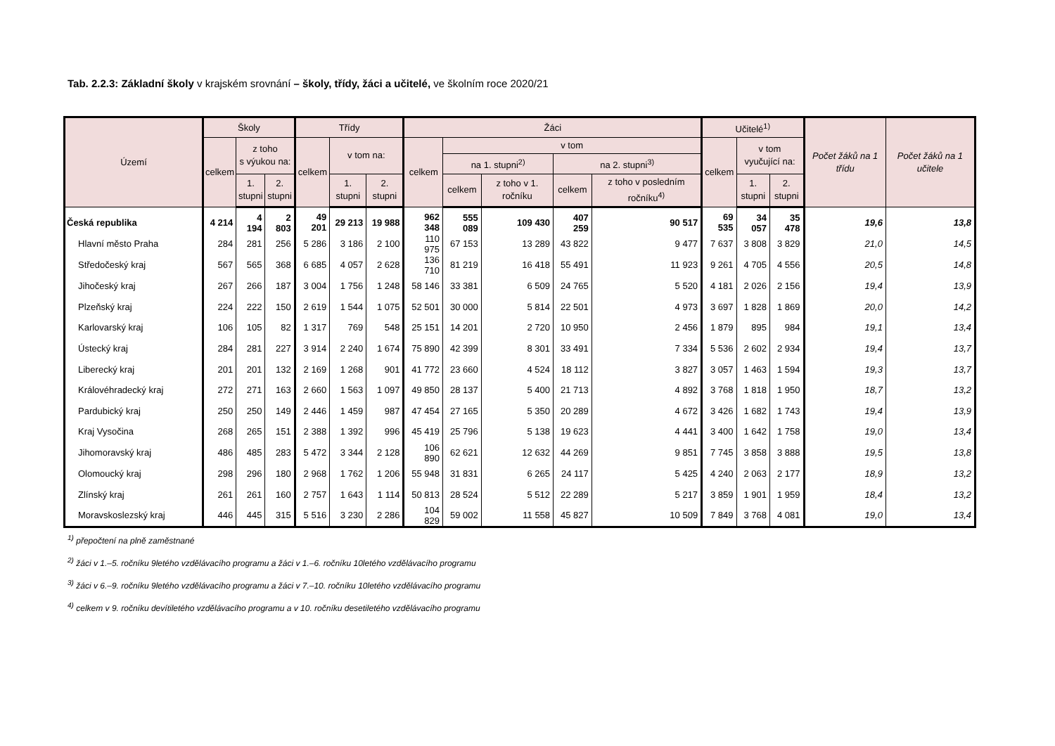Tab. 2.2.3: Základní školy v krajském srovnání – školy, třídy, žáci a učitelé, ve školním roce 2020/21
| Území | Školy | | | Třídy | | | Žáci | | | | | Učitelé<sup>1)</sup> | | | Počet žáků na 1 třídu | Počet žáků na 1 učitele |
| --- | --- | --- | --- | --- | --- | --- | --- | --- | --- | --- | --- | --- | --- | --- | --- | --- |
| | celkem | z toho s výukou na: | | celkem | v tom na: | | celkem | v tom | | | | celkem | v tom vyučující na: | | | |
| | | | | | | | | na 1. stupni<sup>2)</sup> | | na 2. stupni<sup>3)</sup> | | | | | | |
| | | 1. stupni | 2. stupni | | 1. stupni | 2. stupni | | celkem | z toho v 1. ročníku | celkem | z toho v posledním ročníku<sup>4)</sup> | | 1. stupni | 2. stupni | | |
| Česká republika | 4 214 | 4 194 | 2 803 | 49 201 | 29 213 | 19 988 | 962 348 | 555 089 | 109 430 | 407 259 | 90 517 | 69 535 | 34 057 | 35 478 | 19,6 | 13,8 |
| Hlavní město Praha | 284 | 281 | 256 | 5 286 | 3 186 | 2 100 | 110 975 | 67 153 | 13 289 | 43 822 | 9 477 | 7 637 | 3 808 | 3 829 | 21,0 | 14,5 |
| Středočeský kraj | 567 | 565 | 368 | 6 685 | 4 057 | 2 628 | 136 710 | 81 219 | 16 418 | 55 491 | 11 923 | 9 261 | 4 705 | 4 556 | 20,5 | 14,8 |
| Jihočeský kraj | 267 | 266 | 187 | 3 004 | 1 756 | 1 248 | 58 146 | 33 381 | 6 509 | 24 765 | 5 520 | 4 181 | 2 026 | 2 156 | 19,4 | 13,9 |
| Plzeňský kraj | 224 | 222 | 150 | 2 619 | 1 544 | 1 075 | 52 501 | 30 000 | 5 814 | 22 501 | 4 973 | 3 697 | 1 828 | 1 869 | 20,0 | 14,2 |
| Karlovarský kraj | 106 | 105 | 82 | 1 317 | 769 | 548 | 25 151 | 14 201 | 2 720 | 10 950 | 2 456 | 1 879 | 895 | 984 | 19,1 | 13,4 |
| Ústecký kraj | 284 | 281 | 227 | 3 914 | 2 240 | 1 674 | 75 890 | 42 399 | 8 301 | 33 491 | 7 334 | 5 536 | 2 602 | 2 934 | 19,4 | 13,7 |
| Liberecký kraj | 201 | 201 | 132 | 2 169 | 1 268 | 901 | 41 772 | 23 660 | 4 524 | 18 112 | 3 827 | 3 057 | 1 463 | 1 594 | 19,3 | 13,7 |
| Královéhradecký kraj | 272 | 271 | 163 | 2 660 | 1 563 | 1 097 | 49 850 | 28 137 | 5 400 | 21 713 | 4 892 | 3 768 | 1 818 | 1 950 | 18,7 | 13,2 |
| Pardubický kraj | 250 | 250 | 149 | 2 446 | 1 459 | 987 | 47 454 | 27 165 | 5 350 | 20 289 | 4 672 | 3 426 | 1 682 | 1 743 | 19,4 | 13,9 |
| Kraj Vysočina | 268 | 265 | 151 | 2 388 | 1 392 | 996 | 45 419 | 25 796 | 5 138 | 19 623 | 4 441 | 3 400 | 1 642 | 1 758 | 19,0 | 13,4 |
| Jihomoravský kraj | 486 | 485 | 283 | 5 472 | 3 344 | 2 128 | 106 890 | 62 621 | 12 632 | 44 269 | 9 851 | 7 745 | 3 858 | 3 888 | 19,5 | 13,8 |
| Olomoucký kraj | 298 | 296 | 180 | 2 968 | 1 762 | 1 206 | 55 948 | 31 831 | 6 265 | 24 117 | 5 425 | 4 240 | 2 063 | 2 177 | 18,9 | 13,2 |
| Zlínský kraj | 261 | 261 | 160 | 2 757 | 1 643 | 1 114 | 50 813 | 28 524 | 5 512 | 22 289 | 5 217 | 3 859 | 1 901 | 1 959 | 18,4 | 13,2 |
| Moravskoslezský kraj | 446 | 445 | 315 | 5 516 | 3 230 | 2 286 | 104 829 | 59 002 | 11 558 | 45 827 | 10 509 | 7 849 | 3 768 | 4 081 | 19,0 | 13,4 |
<sup>1)</sup> přepočtení na plně zaměstnané
<sup>2)</sup> žáci v 1.–5. ročníku 9letého vzdělávacího programu a žáci v 1.–6. ročníku 10letého vzdělávacího programu
<sup>3)</sup> žáci v 6.–9. ročníku 9letého vzdělávacího programu a žáci v 7.–10. ročníku 10letého vzdělávacího programu
<sup>4)</sup> celkem v 9. ročníku devítiletého vzdělávacího programu a v 10. ročníku desetiletého vzdělávacího programu